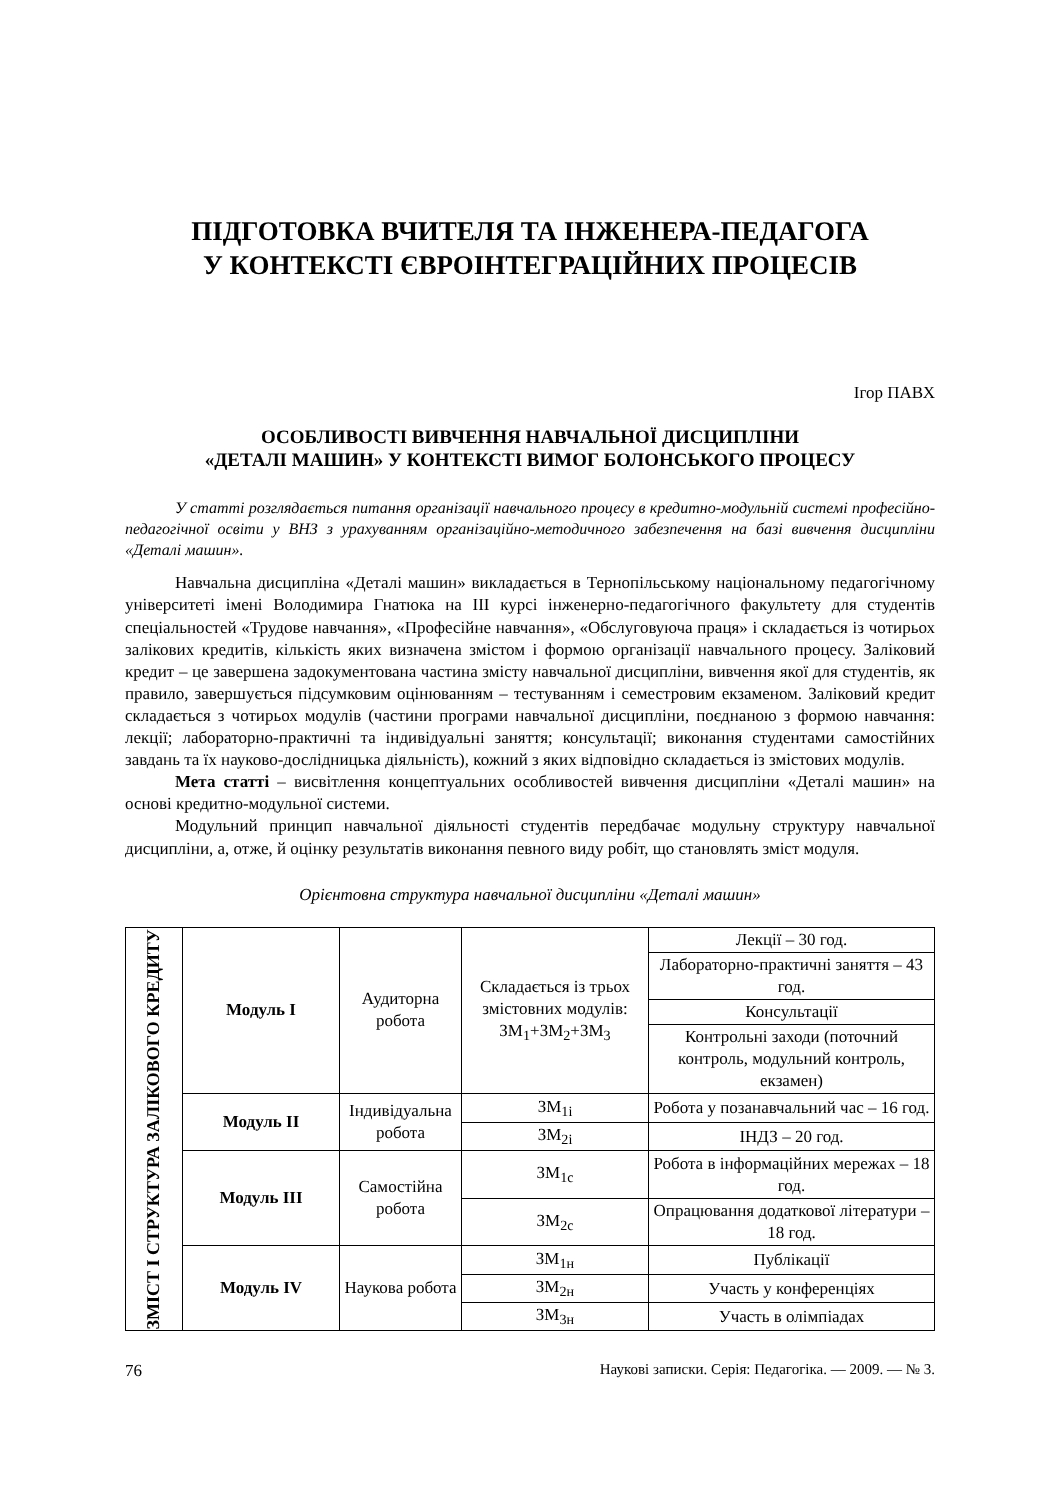ПІДГОТОВКА ВЧИТЕЛЯ ТА ІНЖЕНЕРА-ПЕДАГОГА
У КОНТЕКСТІ ЄВРОІНТЕГРАЦІЙНИХ ПРОЦЕСІВ
Ігор ПАВХ
ОСОБЛИВОСТІ ВИВЧЕННЯ НАВЧАЛЬНОЇ ДИСЦИПЛІНИ
«ДЕТАЛІ МАШИН» У КОНТЕКСТІ ВИМОГ БОЛОНСЬКОГО ПРОЦЕСУ
У статті розглядається питання організації навчального процесу в кредитно-модульній системі професійно-педагогічної освіти у ВНЗ з урахуванням організаційно-методичного забезпечення на базі вивчення дисципліни «Деталі машин».
Навчальна дисципліна «Деталі машин» викладається в Тернопільському національному педагогічному університеті імені Володимира Гнатюка на ІІІ курсі інженерно-педагогічного факультету для студентів спеціальностей «Трудове навчання», «Професійне навчання», «Обслуговуюча праця» і складається із чотирьох залікових кредитів, кількість яких визначена змістом і формою організації навчального процесу. Заліковий кредит – це завершена задокументована частина змісту навчальної дисципліни, вивчення якої для студентів, як правило, завершується підсумковим оцінюванням – тестуванням і семестровим екзаменом. Заліковий кредит складається з чотирьох модулів (частини програми навчальної дисципліни, поєднаною з формою навчання: лекції; лабораторно-практичні та індивідуальні заняття; консультації; виконання студентами самостійних завдань та їх науково-дослідницька діяльність), кожний з яких відповідно складається із змістових модулів.
Мета статті – висвітлення концептуальних особливостей вивчення дисципліни «Деталі машин» на основі кредитно-модульної системи.
Модульний принцип навчальної діяльності студентів передбачає модульну структуру навчальної дисципліни, а, отже, й оцінку результатів виконання певного виду робіт, що становлять зміст модуля.
Орієнтовна структура навчальної дисципліни «Деталі машин»
| ЗМІСТ І СТРУКТУРА ЗАЛІКОВОГО КРЕДИТУ | Модуль І | Аудиторна робота | Складається із трьох змістовних модулів: ЗМ<sub>1</sub>+ЗМ<sub>2</sub>+ЗМ<sub>3</sub> | Лекції – 30 год. |
| | | | | Лабораторно-практичні заняття – 43 год. |
| | | | | Консультації |
| | | | | Контрольні заходи (поточний контроль, модульний контроль, екзамен) |
| | Модуль ІІ | Індивідуальна робота | ЗМ<sub>1і</sub> | Робота у позанавчальний час – 16 год. |
| | | | ЗМ<sub>2і</sub> | ІНДЗ – 20 год. |
| | Модуль ІІІ | Самостійна робота | ЗМ<sub>1с</sub> | Робота в інформаційних мережах – 18 год. |
| | | | ЗМ<sub>2с</sub> | Опрацювання додаткової літератури – 18 год. |
| | Модуль IV | Наукова робота | ЗМ<sub>1н</sub> | Публікації |
| | | | ЗМ<sub>2н</sub> | Участь у конференціях |
| | | | ЗМ<sub>3н</sub> | Участь в олімпіадах |
76 Наукові записки. Серія: Педагогіка. — 2009. — № 3.